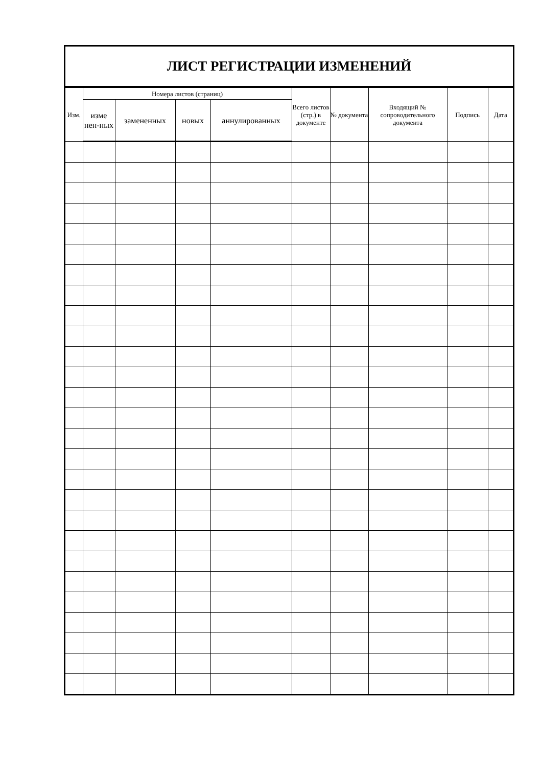ЛИСТ РЕГИСТРАЦИИ ИЗМЕНЕНИЙ
| Изм. | Номера листов (страниц) | | | | Всего листов (стр.) в документе | № документа | Входящий № сопроводительного документа | Подпись | Дата |
| --- | --- | --- | --- | --- | --- | --- | --- | --- | --- |
| | изме нен-ных | замененных | новых | аннулированных | | | | | |